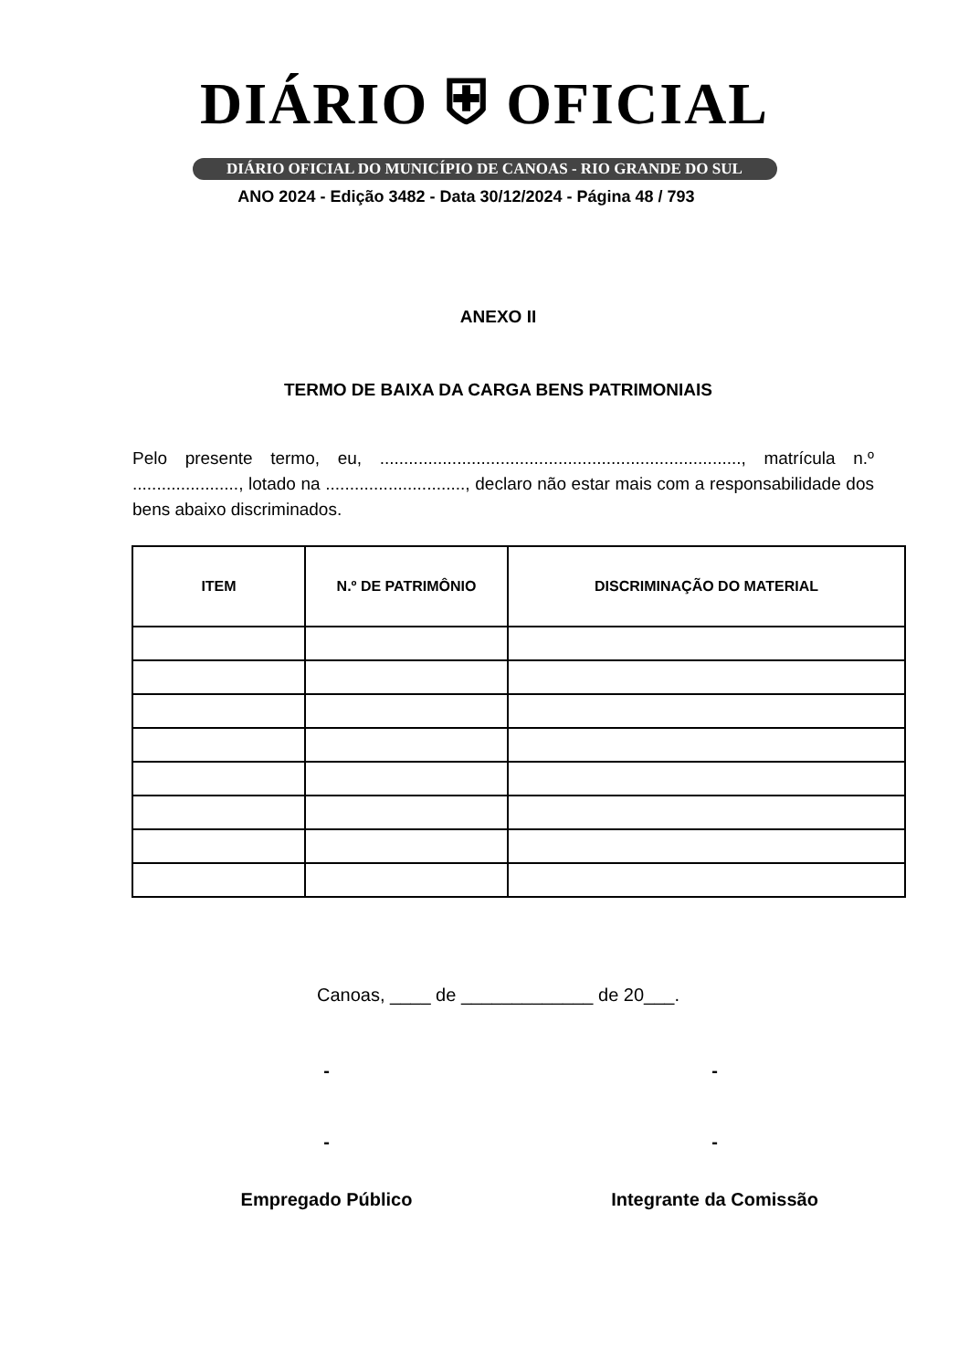DIÁRIO ⛨ OFICIAL
DIÁRIO OFICIAL DO MUNICÍPIO DE CANOAS - RIO GRANDE DO SUL
ANO 2024 - Edição 3482 - Data 30/12/2024 - Página 48 / 793
ANEXO II
TERMO DE BAIXA DA CARGA BENS PATRIMONIAIS
Pelo presente termo, eu, ..........................................................................., matrícula n.º ......................, lotado na ............................., declaro não estar mais com a responsabilidade dos bens abaixo discriminados.
| ITEM | N.º DE PATRIMÔNIO | DISCRIMINAÇÃO DO MATERIAL |
| --- | --- | --- |
Canoas, ____ de _____________ de 20___.
- -
- -
Empregado Público Integrante da Comissão